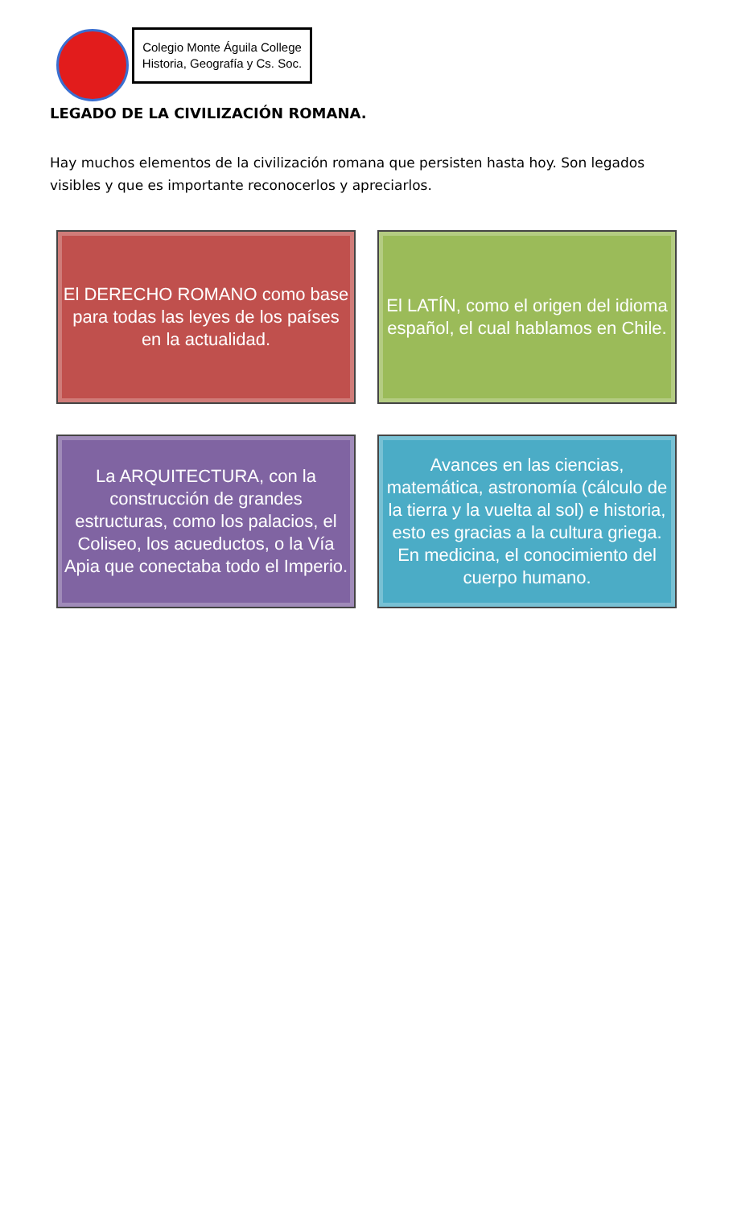Colegio Monte Águila College
Historia, Geografía y Cs. Soc.
LEGADO DE LA CIVILIZACIÓN ROMANA.
Hay muchos elementos de la civilización romana que persisten hasta hoy. Son legados visibles y que es importante reconocerlos y apreciarlos.
El DERECHO ROMANO como base para todas las leyes de los países en la actualidad.
El LATÍN, como el origen del idioma español, el cual hablamos en Chile.
La ARQUITECTURA, con la construcción de grandes estructuras, como los palacios, el Coliseo, los acueductos, o la Vía Apia que conectaba todo el Imperio.
Avances en las ciencias, matemática, astronomía (cálculo de la tierra y la vuelta al sol) e historia, esto es gracias a la cultura griega. En medicina, el conocimiento del cuerpo humano.